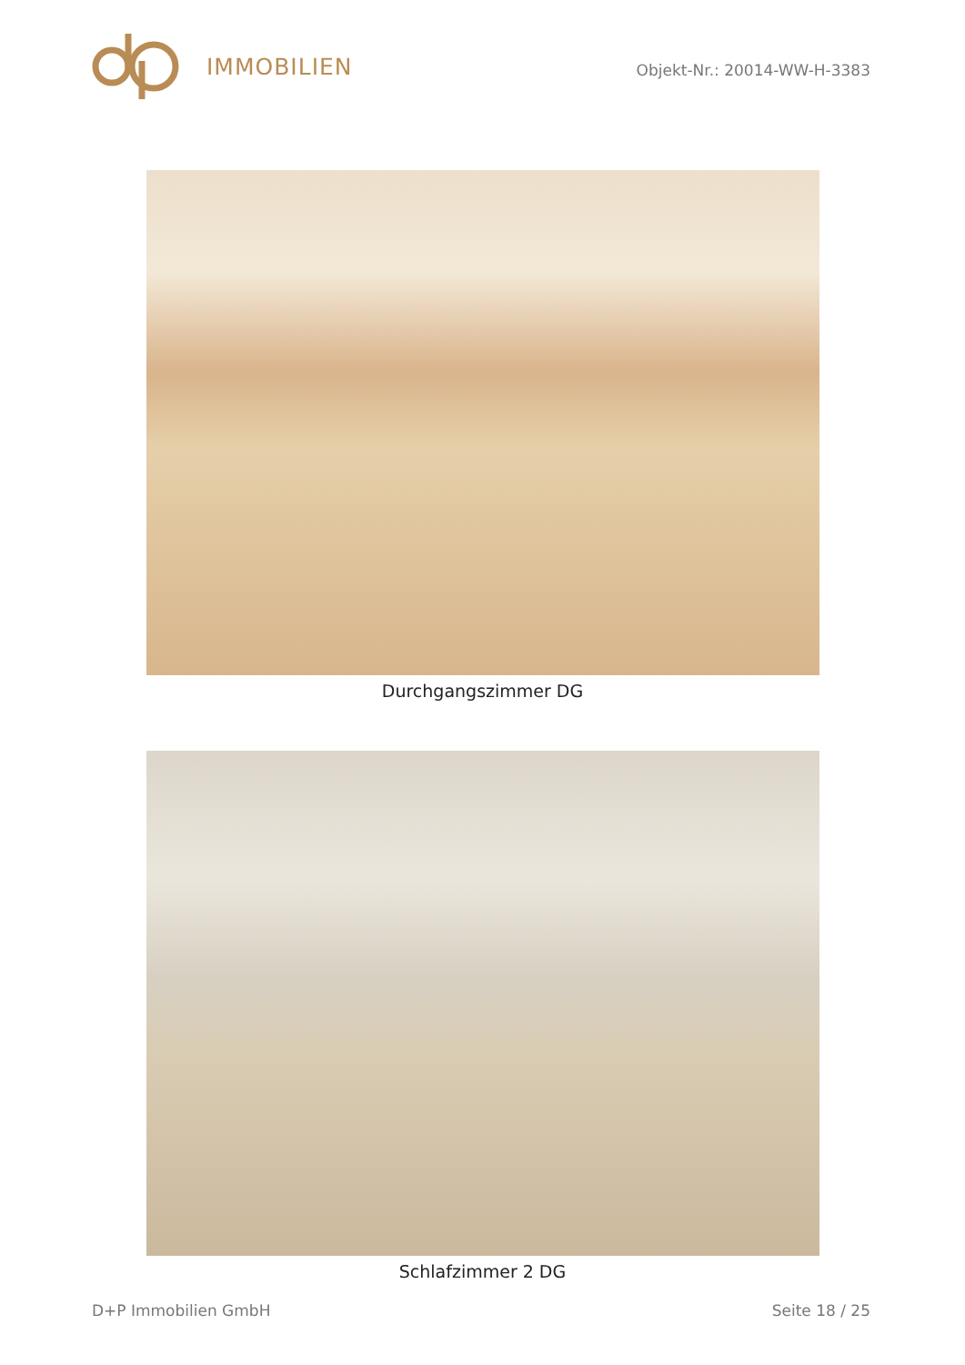IMMOBILIEN
Objekt-Nr.: 20014-WW-H-3383
Durchgangszimmer DG
Schlafzimmer 2 DG
D+P Immobilien GmbH Seite 18 / 25